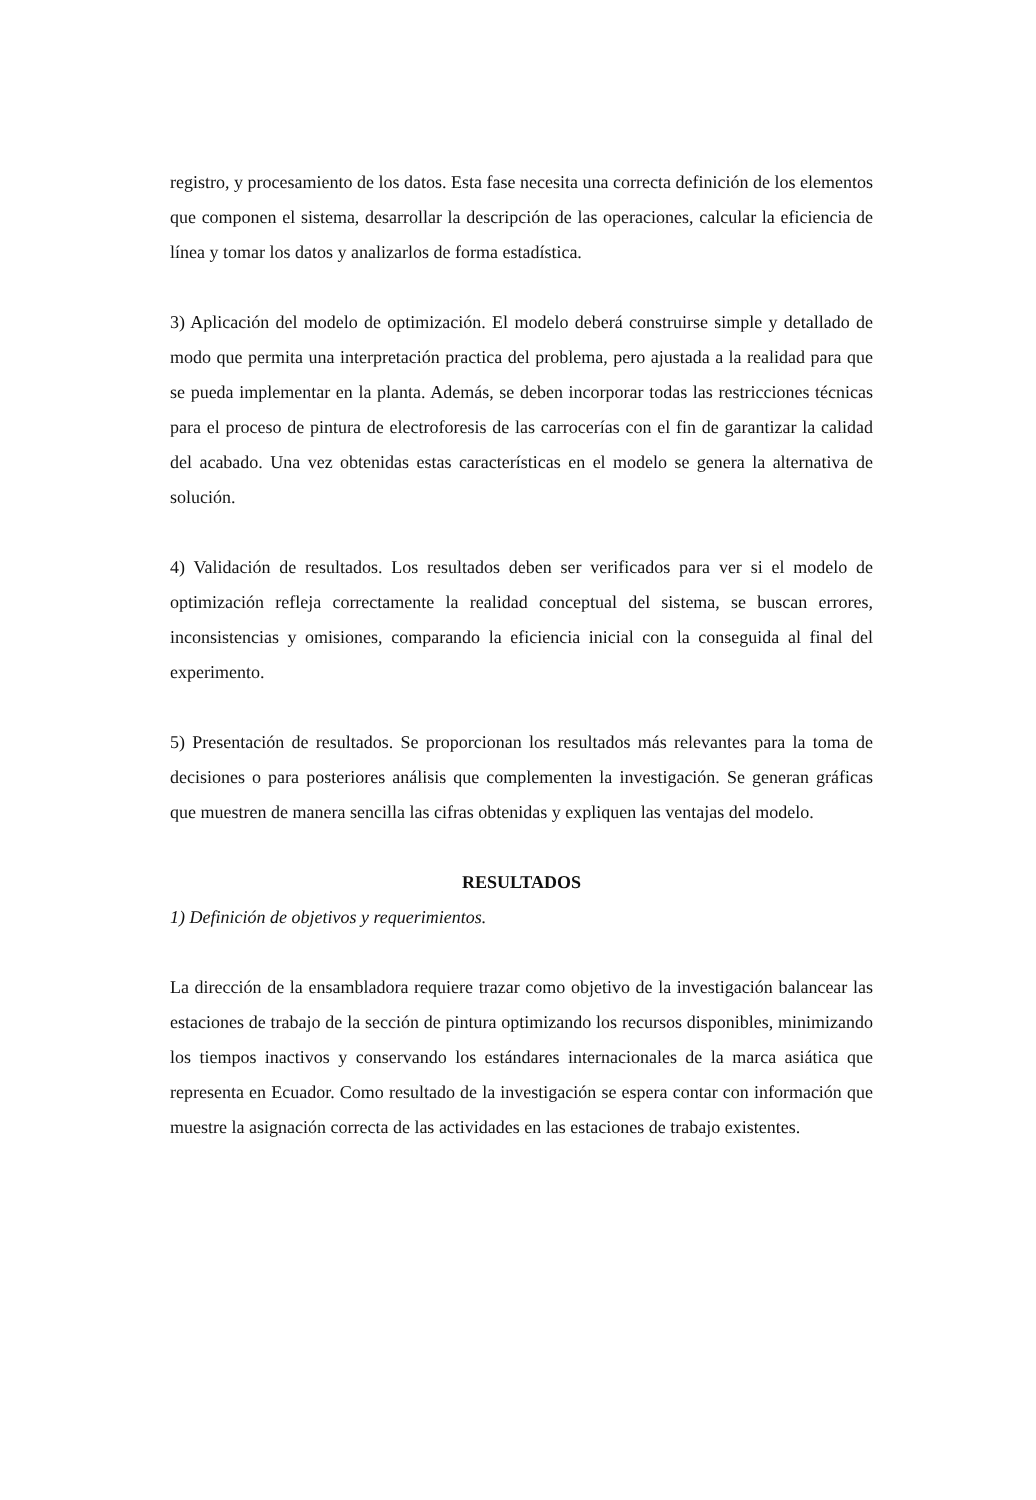registro, y procesamiento de los datos. Esta fase necesita una correcta definición de los elementos que componen el sistema, desarrollar la descripción de las operaciones, calcular la eficiencia de línea y tomar los datos y analizarlos de forma estadística.
3) Aplicación del modelo de optimización. El modelo deberá construirse simple y detallado de modo que permita una interpretación practica del problema, pero ajustada a la realidad para que se pueda implementar en la planta. Además, se deben incorporar todas las restricciones técnicas para el proceso de pintura de electroforesis de las carrocerías con el fin de garantizar la calidad del acabado. Una vez obtenidas estas características en el modelo se genera la alternativa de solución.
4) Validación de resultados. Los resultados deben ser verificados para ver si el modelo de optimización refleja correctamente la realidad conceptual del sistema, se buscan errores, inconsistencias y omisiones, comparando la eficiencia inicial con la conseguida al final del experimento.
5) Presentación de resultados. Se proporcionan los resultados más relevantes para la toma de decisiones o para posteriores análisis que complementen la investigación. Se generan gráficas que muestren de manera sencilla las cifras obtenidas y expliquen las ventajas del modelo.
RESULTADOS
1) Definición de objetivos y requerimientos.
La dirección de la ensambladora requiere trazar como objetivo de la investigación balancear las estaciones de trabajo de la sección de pintura optimizando los recursos disponibles, minimizando los tiempos inactivos y conservando los estándares internacionales de la marca asiática que representa en Ecuador. Como resultado de la investigación se espera contar con información que muestre la asignación correcta de las actividades en las estaciones de trabajo existentes.